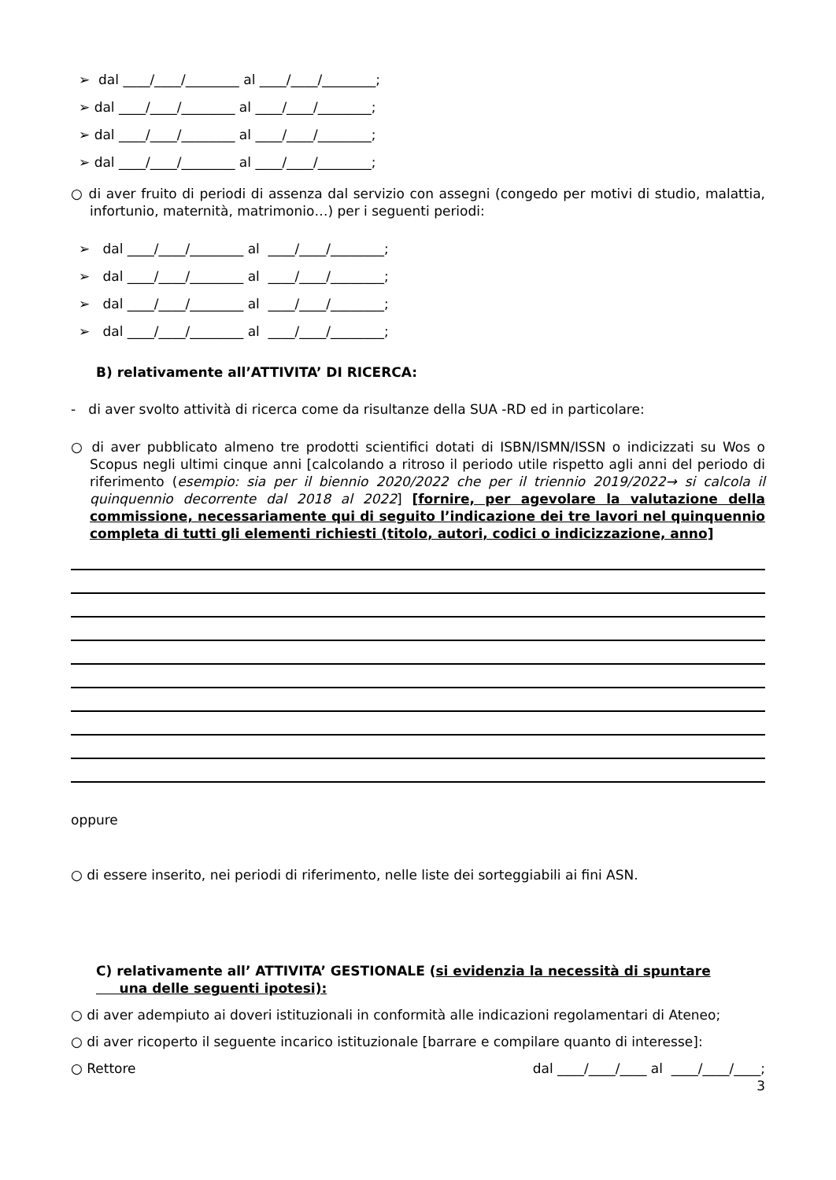➢ dal ____/____/________ al ____/____/________;
➢ dal ____/____/________ al ____/____/________;
➢ dal ____/____/________ al ____/____/________;
➢ dal ____/____/________ al ____/____/________;
○ di aver fruito di periodi di assenza dal servizio con assegni (congedo per motivi di studio, malattia, infortunio, maternità, matrimonio…) per i seguenti periodi:
➢ dal ____/____/________ al ____/____/________;
➢ dal ____/____/________ al ____/____/________;
➢ dal ____/____/________ al ____/____/________;
➢ dal ____/____/________ al ____/____/________;
B) relativamente all’ATTIVITA’ DI RICERCA:
- di aver svolto attività di ricerca come da risultanze della SUA -RD ed in particolare:
○ di aver pubblicato almeno tre prodotti scientifici dotati di ISBN/ISMN/ISSN o indicizzati su Wos o Scopus negli ultimi cinque anni [calcolando a ritroso il periodo utile rispetto agli anni del periodo di riferimento (esempio: sia per il biennio 2020/2022 che per il triennio 2019/2022→ si calcola il quinquennio decorrente dal 2018 al 2022] [fornire, per agevolare la valutazione della commissione, necessariamente qui di seguito l’indicazione dei tre lavori nel quinquennio completa di tutti gli elementi richiesti (titolo, autori, codici o indicizzazione, anno]
oppure
○ di essere inserito, nei periodi di riferimento, nelle liste dei sorteggiabili ai fini ASN.
C) relativamente all’ ATTIVITA’ GESTIONALE (si evidenzia la necessità di spuntare
una delle seguenti ipotesi):
○ di aver adempiuto ai doveri istituzionali in conformità alle indicazioni regolamentari di Ateneo;
○ di aver ricoperto il seguente incarico istituzionale [barrare e compilare quanto di interesse]:
○ Rettore dal ____/____/____ al ____/____/____;
3